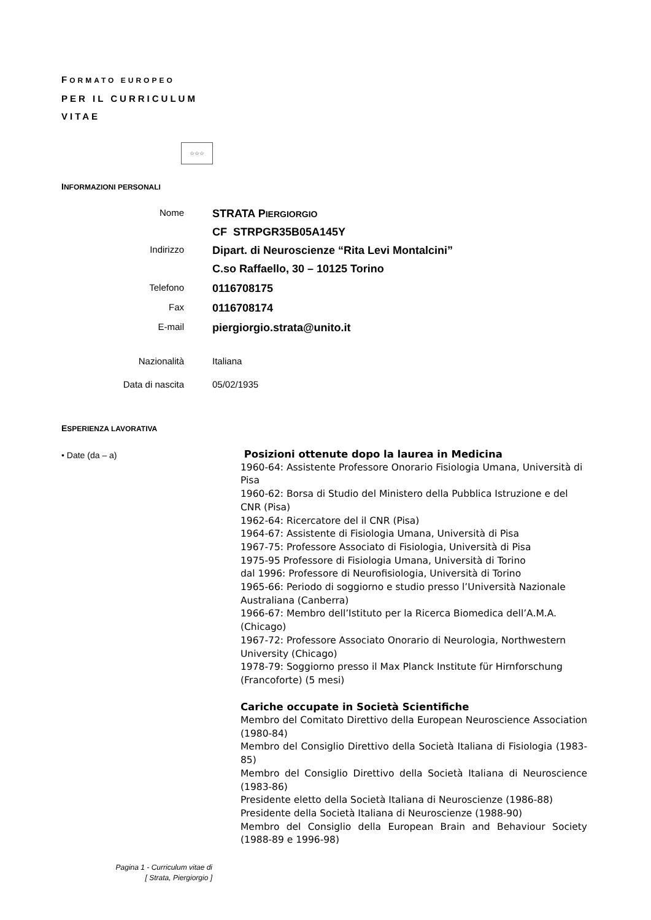FORMATO EUROPEO
PER IL CURRICULUM
VITAE
☆☆☆
INFORMAZIONI PERSONALI
Nome
STRATA PIERGIORGIO
CF STRPGR35B05A145Y
Indirizzo
Dipart. di Neuroscienze “Rita Levi Montalcini”
C.so Raffaello, 30 – 10125 Torino
Telefono
0116708175
Fax
0116708174
E-mail
piergiorgio.strata@unito.it
Nazionalità Italiana
Data di nascita 05/02/1935
ESPERIENZA LAVORATIVA
• Date (da – a)
Posizioni ottenute dopo la laurea in Medicina
1960-64: Assistente Professore Onorario Fisiologia Umana, Università di Pisa
1960-62: Borsa di Studio del Ministero della Pubblica Istruzione e del CNR (Pisa)
1962-64: Ricercatore del il CNR (Pisa)
1964-67: Assistente di Fisiologia Umana, Università di Pisa
1967-75: Professore Associato di Fisiologia, Università di Pisa
1975-95 Professore di Fisiologia Umana, Università di Torino
dal 1996: Professore di Neurofisiologia, Università di Torino
1965-66: Periodo di soggiorno e studio presso l’Università Nazionale Australiana (Canberra)
1966-67: Membro dell’Istituto per la Ricerca Biomedica dell’A.M.A. (Chicago)
1967-72: Professore Associato Onorario di Neurologia, Northwestern University (Chicago)
1978-79: Soggiorno presso il Max Planck Institute für Hirnforschung (Francoforte) (5 mesi)
Cariche occupate in Società Scientifiche
Membro del Comitato Direttivo della European Neuroscience Association (1980-84)
Membro del Consiglio Direttivo della Società Italiana di Fisiologia (1983-85)
Membro del Consiglio Direttivo della Società Italiana di Neuroscience (1983-86)
Presidente eletto della Società Italiana di Neuroscienze (1986-88)
Presidente della Società Italiana di Neuroscienze (1988-90)
Membro del Consiglio della European Brain and Behaviour Society (1988-89 e 1996-98)
Pagina 1 - Curriculum vitae di
[ Strata, Piergiorgio ]